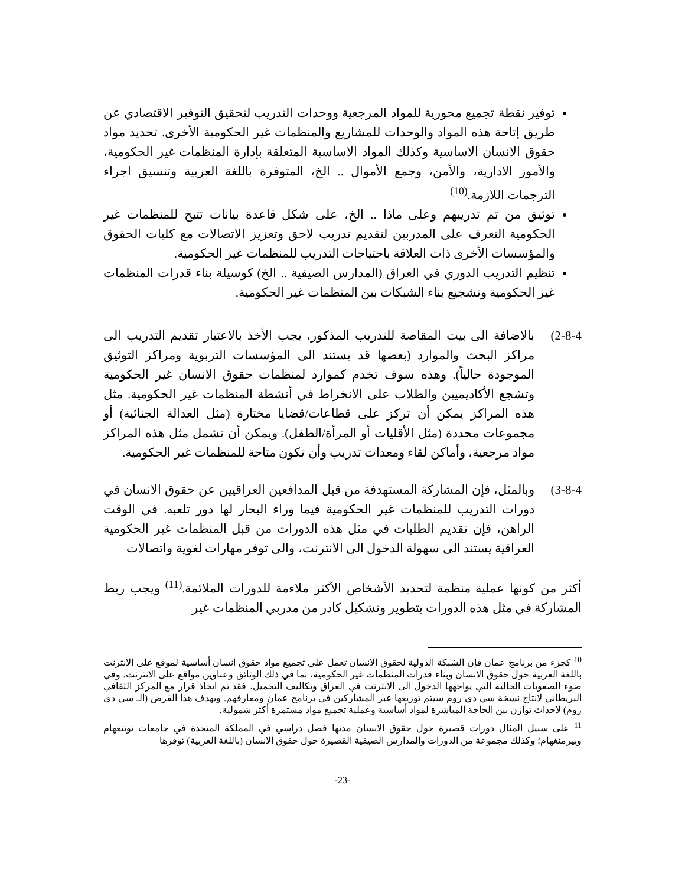توفير نقطة تجميع محورية للمواد المرجعية ووحدات التدريب لتحقيق التوفير الاقتصادي عن طريق إتاحة هذه المواد والوحدات للمشاريع والمنظمات غير الحكومية الأخرى. تحديد مواد حقوق الانسان الاساسية وكذلك المواد الاساسية المتعلقة بإدارة المنظمات غير الحكومية، والأمور الادارية، والأمن، وجمع الأموال .. الخ، المتوفرة باللغة العربية وتنسيق اجراء الترجمات اللازمة.<sup>(10)</sup>
توثيق من تم تدريبهم وعلى ماذا .. الخ، على شكل قاعدة بيانات تتيح للمنظمات غير الحكومية التعرف على المدربين لتقديم تدريب لاحق وتعزيز الاتصالات مع كليات الحقوق والمؤسسات الأخرى ذات العلاقة باحتياجات التدريب للمنظمات غير الحكومية.
تنظيم التدريب الدوري في العراق (المدارس الصيفية .. الخ) كوسيلة بناء قدرات المنظمات غير الحكومية وتشجيع بناء الشبكات بين المنظمات غير الحكومية.
(2-8-4 بالاضافة الى بيت المقاصة للتدريب المذكور، يجب الأخذ بالاعتبار تقديم التدريب الى مراكز البحث والموارد (بعضها قد يستند الى المؤسسات التربوية ومراكز التوثيق الموجودة حالياً). وهذه سوف تخدم كموارد لمنظمات حقوق الانسان غير الحكومية وتشجع الأكاديميين والطلاب على الانخراط في أنشطة المنظمات غير الحكومية. مثل هذه المراكز يمكن أن تركز على قطاعات/قضايا مختارة (مثل العدالة الجنائية) أو مجموعات محددة (مثل الأقليات أو المرأة/الطفل). ويمكن أن تشمل مثل هذه المراكز مواد مرجعية، وأماكن لقاء ومعدات تدريب وأن تكون متاحة للمنظمات غير الحكومية.
(3-8-4 وبالمثل، فإن المشاركة المستهدفة من قبل المدافعين العراقيين عن حقوق الانسان في دورات التدريب للمنظمات غير الحكومية فيما وراء البحار لها دور تلعبه. في الوقت الراهن، فإن تقديم الطلبات في مثل هذه الدورات من قبل المنظمات غير الحكومية العراقية يستند الى سهولة الدخول الى الانترنت، والى توفر مهارات لغوية واتصالات
أكثر من كونها عملية منظمة لتحديد الأشخاص الأكثر ملاءمة للدورات الملائمة.<sup>(11)</sup> ويجب ربط المشاركة في مثل هذه الدورات بتطوير وتشكيل كادر من مدربي المنظمات غير
<sup>10</sup> كجزء من برنامج عمان فإن الشبكة الدولية لحقوق الانسان تعمل على تجميع مواد حقوق انسان أساسية لموقع على الانترنت باللغة العربية حول حقوق الانسان وبناء قدرات المنظمات غير الحكومية، بما في ذلك الوثائق وعناوين مواقع على الانترنت. وفي ضوء الصعوبات الحالية التي يواجهها الدخول الى الانترنت في العراق وتكاليف التحميل، فقد تم اتخاذ قرار مع المركز الثقافي البريطاني لانتاج نسخة سي دي روم سيتم توزيعها عبر المشاركين في برنامج عمان ومعارفهم. ويهدف هذا القرص (الـ سي دي روم) لاحداث توازن بين الحاجة المباشرة لمواد أساسية وعملية تجميع مواد مستمرة أكثر شمولية.
<sup>11</sup> على سبيل المثال دورات قصيرة حول حقوق الانسان مدتها فصل دراسي في المملكة المتحدة في جامعات نوتنغهام وبيرمنغهام؛ وكذلك مجموعة من الدورات والمدارس الصيفية القصيرة حول حقوق الانسان (باللغة العربية) توفرها
-23-